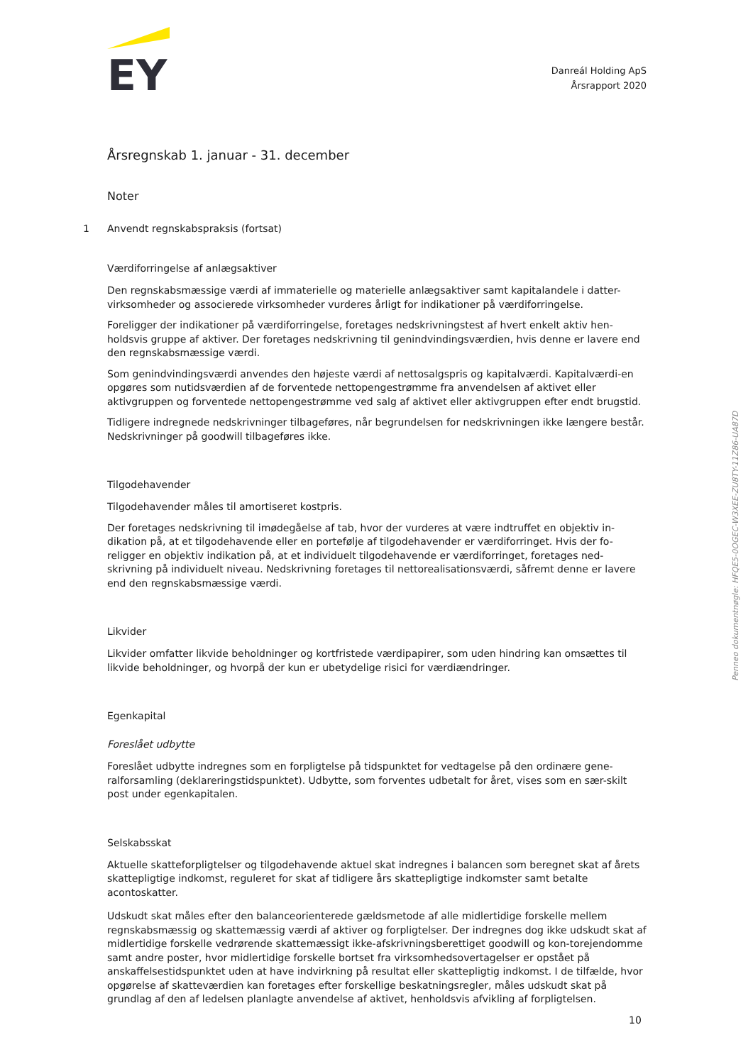EY
Danreál Holding ApS
Årsrapport 2020
Årsregnskab 1. januar - 31. december
Noter
1 Anvendt regnskabspraksis (fortsat)
Værdiforringelse af anlægsaktiver
Den regnskabsmæssige værdi af immaterielle og materielle anlægsaktiver samt kapitalandele i datter-virksomheder og associerede virksomheder vurderes årligt for indikationer på værdiforringelse.
Foreligger der indikationer på værdiforringelse, foretages nedskrivningstest af hvert enkelt aktiv hen-holdsvis gruppe af aktiver. Der foretages nedskrivning til genindvindingsværdien, hvis denne er lavere end den regnskabsmæssige værdi.
Som genindvindingsværdi anvendes den højeste værdi af nettosalgspris og kapitalværdi. Kapitalværdi-en opgøres som nutidsværdien af de forventede nettopengestrømme fra anvendelsen af aktivet eller aktivgruppen og forventede nettopengestrømme ved salg af aktivet eller aktivgruppen efter endt brugstid.
Tidligere indregnede nedskrivninger tilbageføres, når begrundelsen for nedskrivningen ikke længere består. Nedskrivninger på goodwill tilbageføres ikke.
Tilgodehavender
Tilgodehavender måles til amortiseret kostpris.
Der foretages nedskrivning til imødegåelse af tab, hvor der vurderes at være indtruffet en objektiv in-dikation på, at et tilgodehavende eller en portefølje af tilgodehavender er værdiforringet. Hvis der fo-religger en objektiv indikation på, at et individuelt tilgodehavende er værdiforringet, foretages ned-skrivning på individuelt niveau. Nedskrivning foretages til nettorealisationsværdi, såfremt denne er lavere end den regnskabsmæssige værdi.
Likvider
Likvider omfatter likvide beholdninger og kortfristede værdipapirer, som uden hindring kan omsættes til likvide beholdninger, og hvorpå der kun er ubetydelige risici for værdiændringer.
Egenkapital
Foreslået udbytte
Foreslået udbytte indregnes som en forpligtelse på tidspunktet for vedtagelse på den ordinære gene-ralforsamling (deklareringstidspunktet). Udbytte, som forventes udbetalt for året, vises som en sær-skilt post under egenkapitalen.
Selskabsskat
Aktuelle skatteforpligtelser og tilgodehavende aktuel skat indregnes i balancen som beregnet skat af årets skattepligtige indkomst, reguleret for skat af tidligere års skattepligtige indkomster samt betalte acontoskatter.
Udskudt skat måles efter den balanceorienterede gældsmetode af alle midlertidige forskelle mellem regnskabsmæssig og skattemæssig værdi af aktiver og forpligtelser. Der indregnes dog ikke udskudt skat af midlertidige forskelle vedrørende skattemæssigt ikke-afskrivningsberettiget goodwill og kon-torejendomme samt andre poster, hvor midlertidige forskelle bortset fra virksomhedsovertagelser er opstået på anskaffelsestidspunktet uden at have indvirkning på resultat eller skattepligtig indkomst. I de tilfælde, hvor opgørelse af skatteværdien kan foretages efter forskellige beskatningsregler, måles udskudt skat på grundlag af den af ledelsen planlagte anvendelse af aktivet, henholdsvis afvikling af forpligtelsen.
Penneo dokumentnøgle: HFQE5-0OGEC-W3XEE-ZU8TY-11Z86-UA87D
10